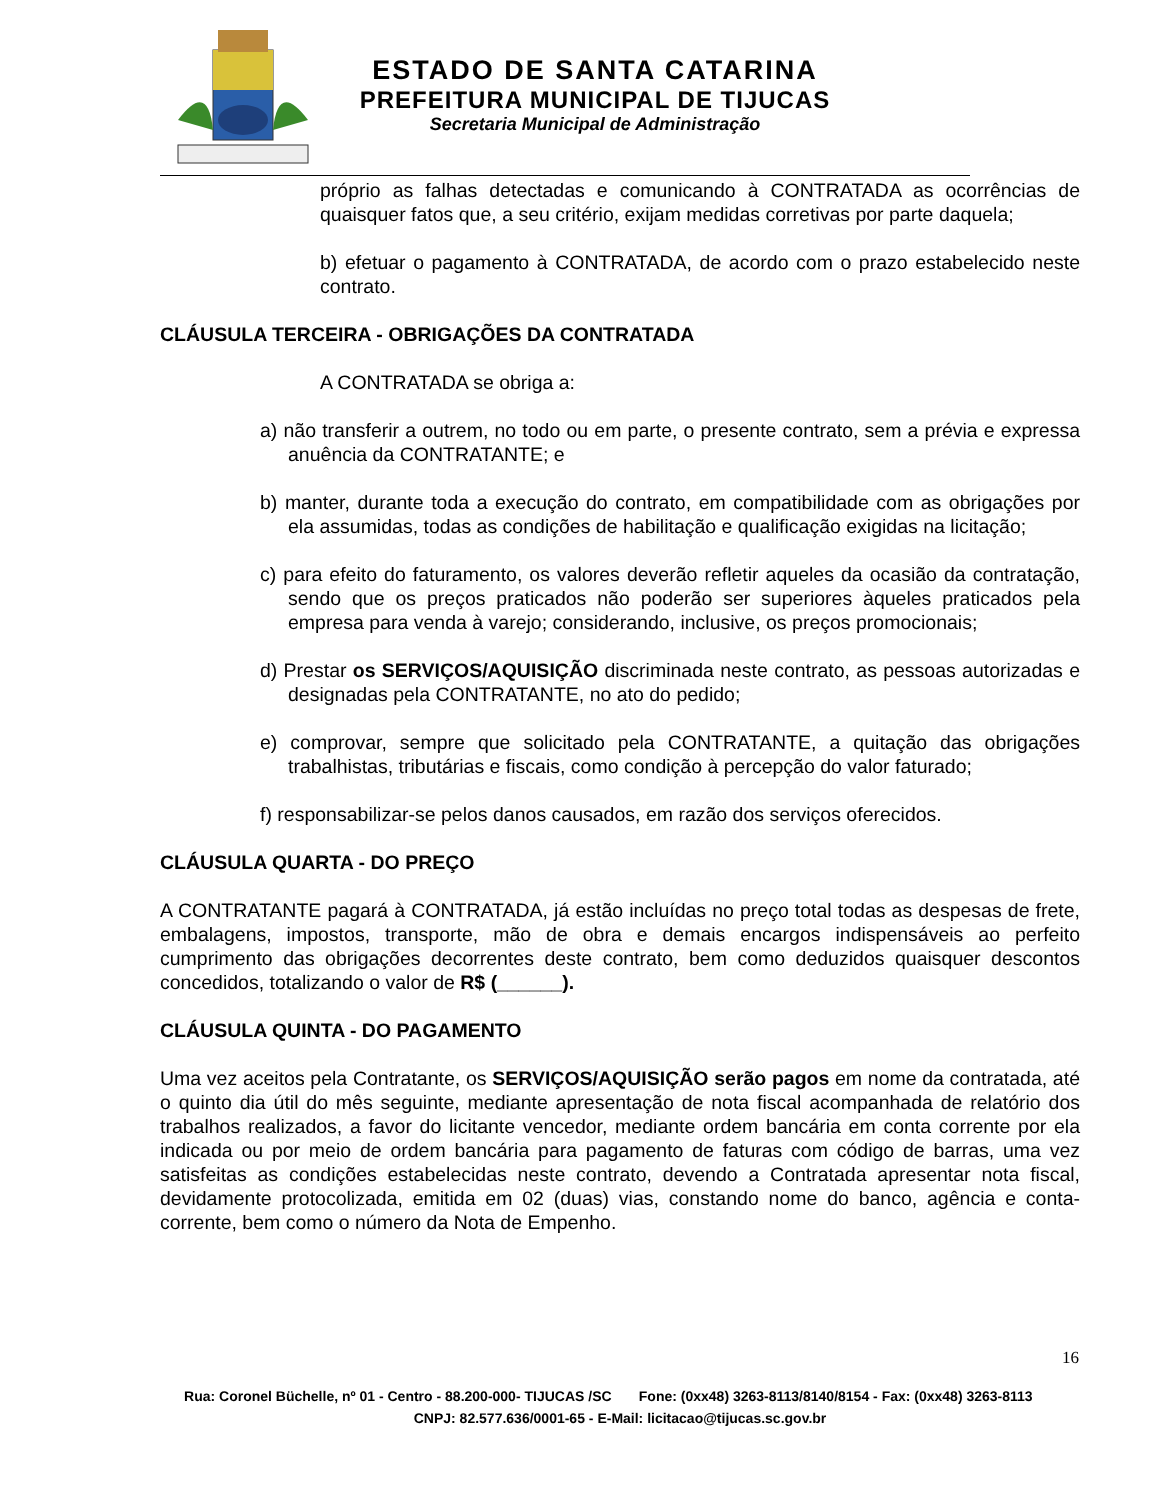ESTADO DE SANTA CATARINA
PREFEITURA MUNICIPAL DE TIJUCAS
Secretaria Municipal de Administração
próprio as falhas detectadas e comunicando à CONTRATADA as ocorrências de quaisquer fatos que, a seu critério, exijam medidas corretivas por parte daquela;
b) efetuar o pagamento à CONTRATADA, de acordo com o prazo estabelecido neste contrato.
CLÁUSULA TERCEIRA - OBRIGAÇÕES DA CONTRATADA
A CONTRATADA se obriga a:
a) não transferir a outrem, no todo ou em parte, o presente contrato, sem a prévia e expressa anuência da CONTRATANTE; e
b) manter, durante toda a execução do contrato, em compatibilidade com as obrigações por ela assumidas, todas as condições de habilitação e qualificação exigidas na licitação;
c) para efeito do faturamento, os valores deverão refletir aqueles da ocasião da contratação, sendo que os preços praticados não poderão ser superiores àqueles praticados pela empresa para venda à varejo; considerando, inclusive, os preços promocionais;
d) Prestar os SERVIÇOS/AQUISIÇÃO discriminada neste contrato, as pessoas autorizadas e designadas pela CONTRATANTE, no ato do pedido;
e) comprovar, sempre que solicitado pela CONTRATANTE, a quitação das obrigações trabalhistas, tributárias e fiscais, como condição à percepção do valor faturado;
f) responsabilizar-se pelos danos causados, em razão dos serviços oferecidos.
CLÁUSULA QUARTA - DO PREÇO
A CONTRATANTE pagará à CONTRATADA, já estão incluídas no preço total todas as despesas de frete, embalagens, impostos, transporte, mão de obra e demais encargos indispensáveis ao perfeito cumprimento das obrigações decorrentes deste contrato, bem como deduzidos quaisquer descontos concedidos, totalizando o valor de R$ (______).
CLÁUSULA QUINTA - DO PAGAMENTO
Uma vez aceitos pela Contratante, os SERVIÇOS/AQUISIÇÃO serão pagos em nome da contratada, até o quinto dia útil do mês seguinte, mediante apresentação de nota fiscal acompanhada de relatório dos trabalhos realizados, a favor do licitante vencedor, mediante ordem bancária em conta corrente por ela indicada ou por meio de ordem bancária para pagamento de faturas com código de barras, uma vez satisfeitas as condições estabelecidas neste contrato, devendo a Contratada apresentar nota fiscal, devidamente protocolizada, emitida em 02 (duas) vias, constando nome do banco, agência e conta-corrente, bem como o número da Nota de Empenho.
16
Rua: Coronel Büchelle, nº 01 - Centro - 88.200-000- TIJUCAS /SC Fone: (0xx48) 3263-8113/8140/8154 - Fax: (0xx48) 3263-8113 CNPJ: 82.577.636/0001-65 - E-Mail: licitacao@tijucas.sc.gov.br